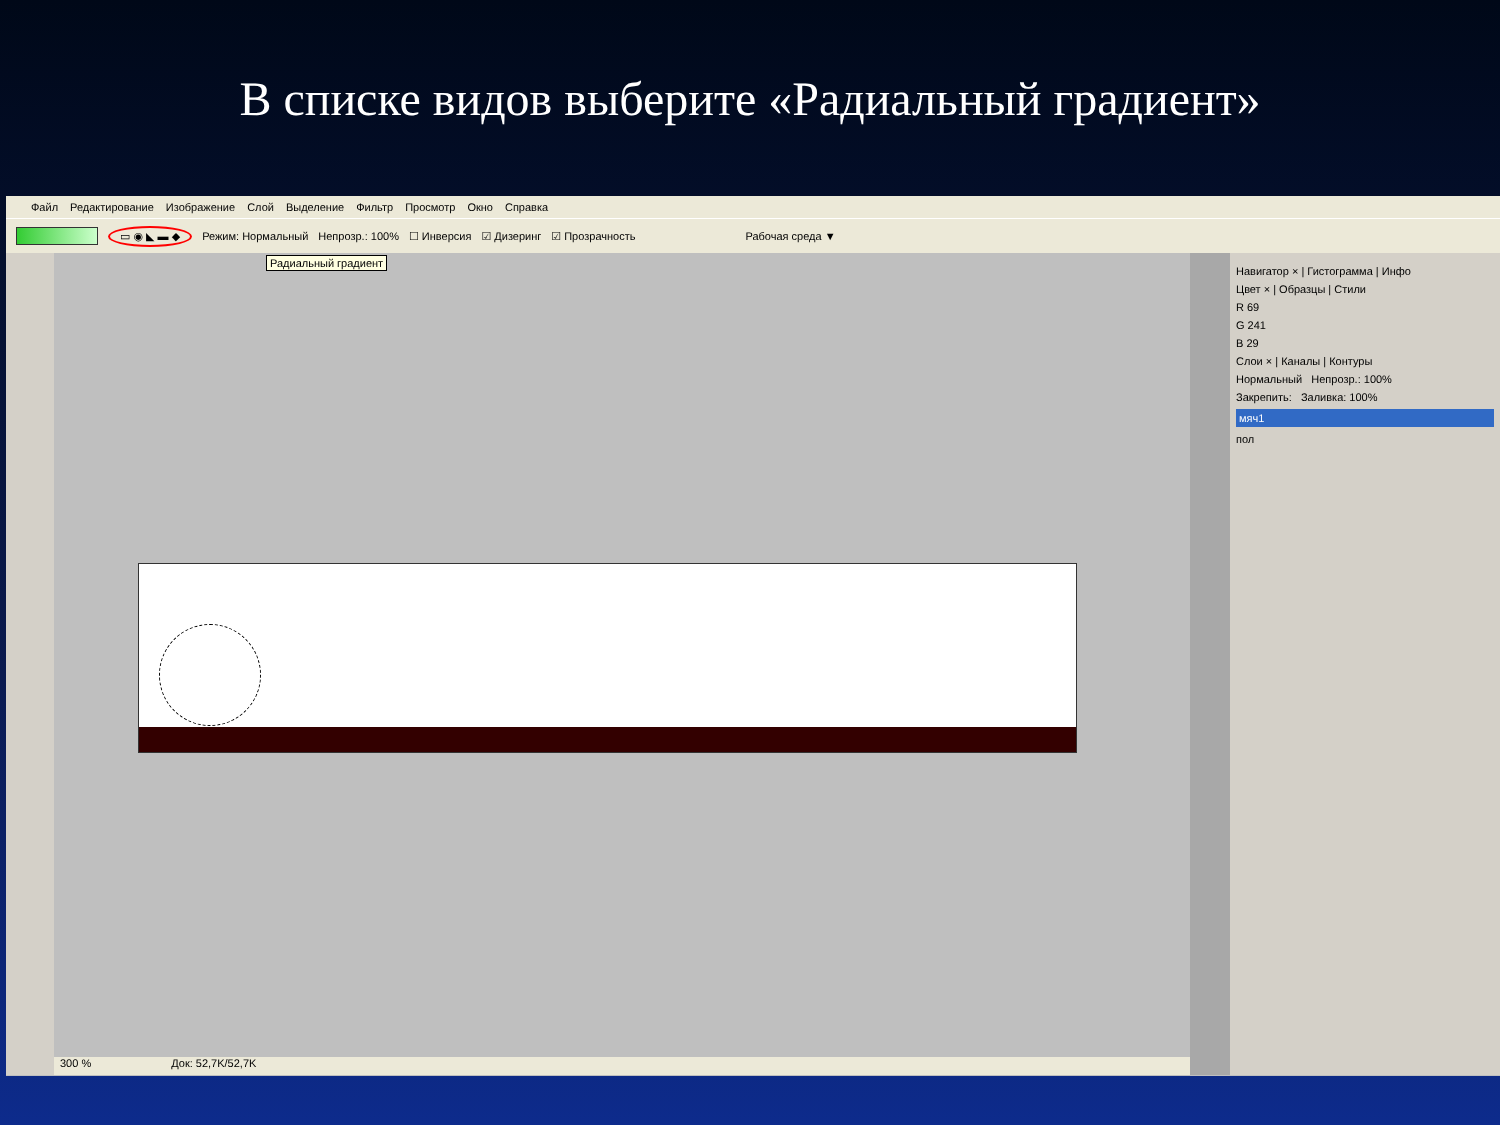В списке видов выберите «Радиальный градиент»
Файл Редактирование Изображение Слой Выделение Фильтр Просмотр Окно Справка
▭ ◉ ◣ ▬ ◆ Режим: Нормальный Непрозр.: 100% ☐ Инверсия ☑ Дизеринг ☑ Прозрачность Рабочая среда ▼
Радиальный градиент
300 % Док: 52,7K/52,7K
Навигатор × | Гистограмма | Инфо
Цвет × | Образцы | Стили
R 69
G 241
B 29
Слои × | Каналы | Контуры
Нормальный Непрозр.: 100%
Закрепить: Заливка: 100%
мяч1
пол